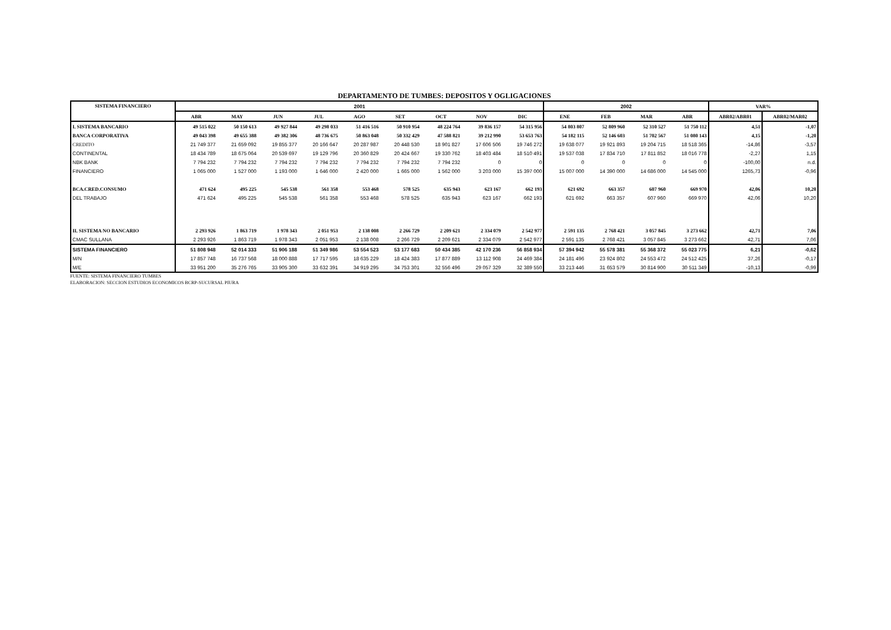DEPARTAMENTO DE TUMBES: DEPOSITOS Y OGLIGACIONES
| SISTEMA FINANCIERO | 2001 | | | | | | | | | 2002 | | | | VAR% | |
| --- | --- | --- | --- | --- | --- | --- | --- | --- | --- | --- | --- | --- | --- | --- | --- |
| | ABR | MAY | JUN | JUL | AGO | SET | OCT | NOV | DIC | ENE | FEB | MAR | ABR | ABR02/ABR01 | ABR02/MAR02 |
| I. SISTEMA BANCARIO | 49 515 022 | 50 150 613 | 49 927 844 | 49 298 033 | 51 416 516 | 50 910 954 | 48 224 764 | 39 836 157 | 54 315 956 | 54 803 807 | 52 809 960 | 52 310 527 | 51 750 112 | 4,51 | -1,07 |
| BANCA CORPORATIVA | 49 043 398 | 49 655 388 | 49 382 306 | 48 736 675 | 50 863 048 | 50 332 429 | 47 588 821 | 39 212 990 | 53 653 763 | 54 182 115 | 52 146 603 | 51 702 567 | 51 080 143 | 4,15 | -1,20 |
| CREDITO | 21 749 377 | 21 659 092 | 19 855 377 | 20 166 647 | 20 287 987 | 20 448 530 | 18 901 827 | 17 606 506 | 19 746 272 | 19 638 077 | 19 921 893 | 19 204 715 | 18 518 365 | -14,86 | -3,57 |
| CONTINENTAL | 18 434 789 | 18 675 064 | 20 539 697 | 19 129 796 | 20 360 829 | 20 424 667 | 19 330 762 | 18 403 484 | 18 510 491 | 19 537 038 | 17 834 710 | 17 811 852 | 18 016 778 | -2,27 | 1,15 |
| NBK BANK | 7 794 232 | 7 794 232 | 7 794 232 | 7 794 232 | 7 794 232 | 7 794 232 | 7 794 232 | 0 | 0 | 0 | 0 | 0 | 0 | -100,00 | n.d. |
| FINANCIERO | 1 065 000 | 1 527 000 | 1 193 000 | 1 646 000 | 2 420 000 | 1 665 000 | 1 562 000 | 3 203 000 | 15 397 000 | 15 007 000 | 14 390 000 | 14 686 000 | 14 545 000 | 1265,73 | -0,96 |
| BCA.CRED.CONSUMO | 471 624 | 495 225 | 545 538 | 561 358 | 553 468 | 578 525 | 635 943 | 623 167 | 662 193 | 621 692 | 663 357 | 607 960 | 669 970 | 42,06 | 10,20 |
| DEL TRABAJO | 471 624 | 495 225 | 545 538 | 561 358 | 553 468 | 578 525 | 635 943 | 623 167 | 662 193 | 621 692 | 663 357 | 607 960 | 669 970 | 42,06 | 10,20 |
| II. SISTEMA NO BANCARIO | 2 293 926 | 1 863 719 | 1 978 343 | 2 051 953 | 2 138 008 | 2 266 729 | 2 209 621 | 2 334 079 | 2 542 977 | 2 591 135 | 2 768 421 | 3 057 845 | 3 273 662 | 42,71 | 7,06 |
| CMAC SULLANA | 2 293 926 | 1 863 719 | 1 978 343 | 2 051 953 | 2 138 008 | 2 266 729 | 2 209 621 | 2 334 079 | 2 542 977 | 2 591 135 | 2 768 421 | 3 057 845 | 3 273 662 | 42,71 | 7,06 |
| SISTEMA FINANCIERO | 51 808 948 | 52 014 333 | 51 906 188 | 51 349 986 | 53 554 523 | 53 177 683 | 50 434 385 | 42 170 236 | 56 858 934 | 57 394 942 | 55 578 381 | 55 368 372 | 55 023 775 | 6,21 | -0,62 |
| M/N | 17 857 748 | 16 737 568 | 18 000 888 | 17 717 595 | 18 635 229 | 18 424 383 | 17 877 889 | 13 112 908 | 24 469 384 | 24 181 496 | 23 924 802 | 24 553 472 | 24 512 425 | 37,26 | -0,17 |
| M/E | 33 951 200 | 35 276 765 | 33 905 300 | 33 632 391 | 34 919 295 | 34 753 301 | 32 556 496 | 29 057 329 | 32 389 550 | 33 213 446 | 31 653 579 | 30 814 900 | 30 511 349 | -10,13 | -0,99 |
FUENTE: SISTEMA FINANCIERO TUMBES
ELABORACION: SECCION ESTUDIOS ECONOMICOS BCRP-SUCURSAL PIURA